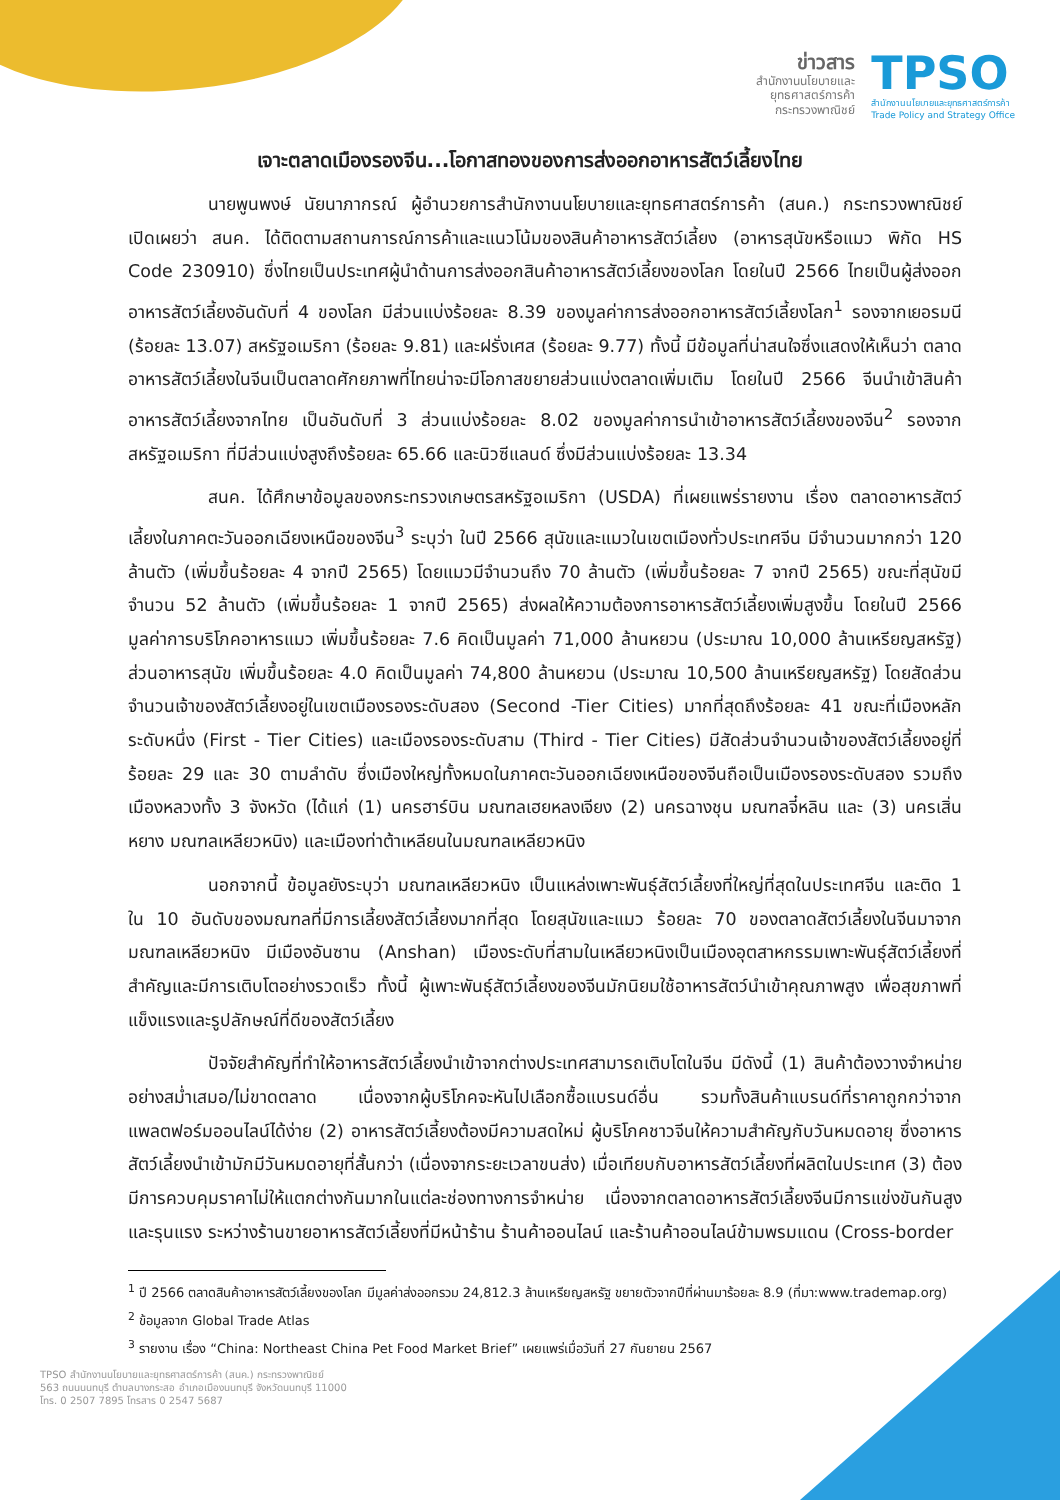ข่าวสาร
สำนักงานนโยบายและ
ยุทธศาสตร์การค้า
กระทรวงพาณิชย์
TPSO
สำนักงานนโยบายและยุทธศาสตร์การค้า
Trade Policy and Strategy Office
เจาะตลาดเมืองรองจีน...โอกาสทองของการส่งออกอาหารสัตว์เลี้ยงไทย
นายพูนพงษ์ นัยนาภากรณ์ ผู้อำนวยการสำนักงานนโยบายและยุทธศาสตร์การค้า (สนค.) กระทรวงพาณิชย์ เปิดเผยว่า สนค. ได้ติดตามสถานการณ์การค้าและแนวโน้มของสินค้าอาหารสัตว์เลี้ยง (อาหารสุนัขหรือแมว พิกัด HS Code 230910) ซึ่งไทยเป็นประเทศผู้นำด้านการส่งออกสินค้าอาหารสัตว์เลี้ยงของโลก โดยในปี 2566 ไทยเป็นผู้ส่งออกอาหารสัตว์เลี้ยงอันดับที่ 4 ของโลก มีส่วนแบ่งร้อยละ 8.39 ของมูลค่าการส่งออกอาหารสัตว์เลี้ยงโลก<sup>1</sup> รองจากเยอรมนี (ร้อยละ 13.07) สหรัฐอเมริกา (ร้อยละ 9.81) และฝรั่งเศส (ร้อยละ 9.77) ทั้งนี้ มีข้อมูลที่น่าสนใจซึ่งแสดงให้เห็นว่า ตลาดอาหารสัตว์เลี้ยงในจีนเป็นตลาดศักยภาพที่ไทยน่าจะมีโอกาสขยายส่วนแบ่งตลาดเพิ่มเติม โดยในปี 2566 จีนนำเข้าสินค้าอาหารสัตว์เลี้ยงจากไทย เป็นอันดับที่ 3 ส่วนแบ่งร้อยละ 8.02 ของมูลค่าการนำเข้าอาหารสัตว์เลี้ยงของจีน<sup>2</sup> รองจากสหรัฐอเมริกา ที่มีส่วนแบ่งสูงถึงร้อยละ 65.66 และนิวซีแลนด์ ซึ่งมีส่วนแบ่งร้อยละ 13.34
สนค. ได้ศึกษาข้อมูลของกระทรวงเกษตรสหรัฐอเมริกา (USDA) ที่เผยแพร่รายงาน เรื่อง ตลาดอาหารสัตว์เลี้ยงในภาคตะวันออกเฉียงเหนือของจีน<sup>3</sup> ระบุว่า ในปี 2566 สุนัขและแมวในเขตเมืองทั่วประเทศจีน มีจำนวนมากกว่า 120 ล้านตัว (เพิ่มขึ้นร้อยละ 4 จากปี 2565) โดยแมวมีจำนวนถึง 70 ล้านตัว (เพิ่มขึ้นร้อยละ 7 จากปี 2565) ขณะที่สุนัขมีจำนวน 52 ล้านตัว (เพิ่มขึ้นร้อยละ 1 จากปี 2565) ส่งผลให้ความต้องการอาหารสัตว์เลี้ยงเพิ่มสูงขึ้น โดยในปี 2566 มูลค่าการบริโภคอาหารแมว เพิ่มขึ้นร้อยละ 7.6 คิดเป็นมูลค่า 71,000 ล้านหยวน (ประมาณ 10,000 ล้านเหรียญสหรัฐ) ส่วนอาหารสุนัข เพิ่มขึ้นร้อยละ 4.0 คิดเป็นมูลค่า 74,800 ล้านหยวน (ประมาณ 10,500 ล้านเหรียญสหรัฐ) โดยสัดส่วนจำนวนเจ้าของสัตว์เลี้ยงอยู่ในเขตเมืองรองระดับสอง (Second -Tier Cities) มากที่สุดถึงร้อยละ 41 ขณะที่เมืองหลักระดับหนึ่ง (First - Tier Cities) และเมืองรองระดับสาม (Third - Tier Cities) มีสัดส่วนจำนวนเจ้าของสัตว์เลี้ยงอยู่ที่ร้อยละ 29 และ 30 ตามลำดับ ซึ่งเมืองใหญ่ทั้งหมดในภาคตะวันออกเฉียงเหนือของจีนถือเป็นเมืองรองระดับสอง รวมถึงเมืองหลวงทั้ง 3 จังหวัด (ได้แก่ (1) นครฮาร์บิน มณฑลเฮยหลงเจียง (2) นครฉางชุน มณฑลจี๋หลิน และ (3) นครเสิ่นหยาง มณฑลเหลียวหนิง) และเมืองท่าต้าเหลียนในมณฑลเหลียวหนิง
นอกจากนี้ ข้อมูลยังระบุว่า มณฑลเหลียวหนิง เป็นแหล่งเพาะพันธุ์สัตว์เลี้ยงที่ใหญ่ที่สุดในประเทศจีน และติด 1 ใน 10 อันดับของมณฑลที่มีการเลี้ยงสัตว์เลี้ยงมากที่สุด โดยสุนัขและแมว ร้อยละ 70 ของตลาดสัตว์เลี้ยงในจีนมาจากมณฑลเหลียวหนิง มีเมืองอันซาน (Anshan) เมืองระดับที่สามในเหลียวหนิงเป็นเมืองอุตสาหกรรมเพาะพันธุ์สัตว์เลี้ยงที่สำคัญและมีการเติบโตอย่างรวดเร็ว ทั้งนี้ ผู้เพาะพันธุ์สัตว์เลี้ยงของจีนมักนิยมใช้อาหารสัตว์นำเข้าคุณภาพสูง เพื่อสุขภาพที่แข็งแรงและรูปลักษณ์ที่ดีของสัตว์เลี้ยง
ปัจจัยสำคัญที่ทำให้อาหารสัตว์เลี้ยงนำเข้าจากต่างประเทศสามารถเติบโตในจีน มีดังนี้ (1) สินค้าต้องวางจำหน่ายอย่างสม่ำเสมอ/ไม่ขาดตลาด เนื่องจากผู้บริโภคจะหันไปเลือกซื้อแบรนด์อื่น รวมทั้งสินค้าแบรนด์ที่ราคาถูกกว่าจากแพลตฟอร์มออนไลน์ได้ง่าย (2) อาหารสัตว์เลี้ยงต้องมีความสดใหม่ ผู้บริโภคชาวจีนให้ความสำคัญกับวันหมดอายุ ซึ่งอาหารสัตว์เลี้ยงนำเข้ามักมีวันหมดอายุที่สั้นกว่า (เนื่องจากระยะเวลาขนส่ง) เมื่อเทียบกับอาหารสัตว์เลี้ยงที่ผลิตในประเทศ (3) ต้องมีการควบคุมราคาไม่ให้แตกต่างกันมากในแต่ละช่องทางการจำหน่าย เนื่องจากตลาดอาหารสัตว์เลี้ยงจีนมีการแข่งขันกันสูงและรุนแรง ระหว่างร้านขายอาหารสัตว์เลี้ยงที่มีหน้าร้าน ร้านค้าออนไลน์ และร้านค้าออนไลน์ข้ามพรมแดน (Cross-border
<sup>1</sup> ปี 2566 ตลาดสินค้าอาหารสัตว์เลี้ยงของโลก มีมูลค่าส่งออกรวม 24,812.3 ล้านเหรียญสหรัฐ ขยายตัวจากปีที่ผ่านมาร้อยละ 8.9 (ที่มา:www.trademap.org)
<sup>2</sup> ข้อมูลจาก Global Trade Atlas
<sup>3</sup> รายงาน เรื่อง “China: Northeast China Pet Food Market Brief” เผยแพร่เมื่อวันที่ 27 กันยายน 2567
TPSO สำนักงานนโยบายและยุทธศาสตร์การค้า (สนค.) กระทรวงพาณิชย์
563 ถนนนนทบุรี ตำบลบางกระสอ อำเภอเมืองนนทบุรี จังหวัดนนทบุรี 11000
โทร. 0 2507 7895 โทรสาร 0 2547 5687